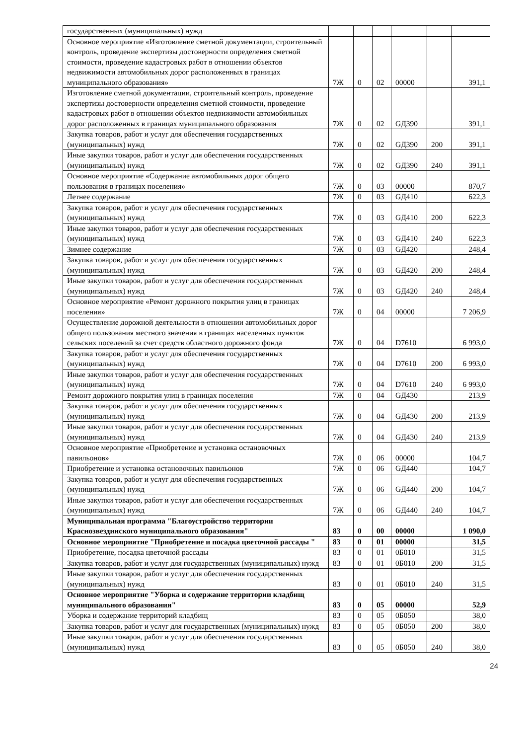| государственных (муниципальных) нужд | | | | | | |
| Основное мероприятие «Изготовление сметной документации, строительный контроль, проведение экспертизы достоверности определения сметной стоимости, проведение кадастровых работ в отношении объектов недвижимости автомобильных дорог расположенных в границах муниципального образования» | 7Ж | 0 | 02 | 00000 | | 391,1 |
| Изготовление сметной документации, строительный контроль, проведение экспертизы достоверности определения сметной стоимости, проведение кадастровых работ в отношении объектов недвижимости автомобильных дорог расположенных в границах муниципального образования | 7Ж | 0 | 02 | GД390 | | 391,1 |
| Закупка товаров, работ и услуг для обеспечения государственных (муниципальных) нужд | 7Ж | 0 | 02 | GД390 | 200 | 391,1 |
| Иные закупки товаров, работ и услуг для обеспечения государственных (муниципальных) нужд | 7Ж | 0 | 02 | GД390 | 240 | 391,1 |
| Основное мероприятие «Содержание автомобильных дорог общего пользования в границах поселения» | 7Ж | 0 | 03 | 00000 | | 870,7 |
| Летнее содержание | 7Ж | 0 | 03 | GД410 | | 622,3 |
| Закупка товаров, работ и услуг для обеспечения государственных (муниципальных) нужд | 7Ж | 0 | 03 | GД410 | 200 | 622,3 |
| Иные закупки товаров, работ и услуг для обеспечения государственных (муниципальных) нужд | 7Ж | 0 | 03 | GД410 | 240 | 622,3 |
| Зимнее содержание | 7Ж | 0 | 03 | GД420 | | 248,4 |
| Закупка товаров, работ и услуг для обеспечения государственных (муниципальных) нужд | 7Ж | 0 | 03 | GД420 | 200 | 248,4 |
| Иные закупки товаров, работ и услуг для обеспечения государственных (муниципальных) нужд | 7Ж | 0 | 03 | GД420 | 240 | 248,4 |
| Основное мероприятие «Ремонт дорожного покрытия улиц в границах поселения» | 7Ж | 0 | 04 | 00000 | | 7 206,9 |
| Осуществление дорожной деятельности в отношении автомобильных дорог общего пользования местного значения в границах населенных пунктов сельских поселений за счет средств областного дорожного фонда | 7Ж | 0 | 04 | D7610 | | 6 993,0 |
| Закупка товаров, работ и услуг для обеспечения государственных (муниципальных) нужд | 7Ж | 0 | 04 | D7610 | 200 | 6 993,0 |
| Иные закупки товаров, работ и услуг для обеспечения государственных (муниципальных) нужд | 7Ж | 0 | 04 | D7610 | 240 | 6 993,0 |
| Ремонт дорожного покрытия улиц в границах поселения | 7Ж | 0 | 04 | GД430 | | 213,9 |
| Закупка товаров, работ и услуг для обеспечения государственных (муниципальных) нужд | 7Ж | 0 | 04 | GД430 | 200 | 213,9 |
| Иные закупки товаров, работ и услуг для обеспечения государственных (муниципальных) нужд | 7Ж | 0 | 04 | GД430 | 240 | 213,9 |
| Основное мероприятие «Приобретение и установка остановочных павильонов» | 7Ж | 0 | 06 | 00000 | | 104,7 |
| Приобретение и установка остановочных павильонов | 7Ж | 0 | 06 | GД440 | | 104,7 |
| Закупка товаров, работ и услуг для обеспечения государственных (муниципальных) нужд | 7Ж | 0 | 06 | GД440 | 200 | 104,7 |
| Иные закупки товаров, работ и услуг для обеспечения государственных (муниципальных) нужд | 7Ж | 0 | 06 | GД440 | 240 | 104,7 |
| Муниципальная программа "Благоустройство территории Краснозвездинского муниципального образования" | 83 | 0 | 00 | 00000 | | 1 090,0 |
| Основное мероприятие "Приобретение и посадка цветочной рассады " | 83 | 0 | 01 | 00000 | | 31,5 |
| Приобретение, посадка цветочной рассады | 83 | 0 | 01 | 0Б010 | | 31,5 |
| Закупка товаров, работ и услуг для государственных (муниципальных) нужд | 83 | 0 | 01 | 0Б010 | 200 | 31,5 |
| Иные закупки товаров, работ и услуг для обеспечения государственных (муниципальных) нужд | 83 | 0 | 01 | 0Б010 | 240 | 31,5 |
| Основное мероприятие "Уборка и содержание территории кладбищ муниципального образования" | 83 | 0 | 05 | 00000 | | 52,9 |
| Уборка и содержание территорий кладбищ | 83 | 0 | 05 | 0Б050 | | 38,0 |
| Закупка товаров, работ и услуг для государственных (муниципальных) нужд | 83 | 0 | 05 | 0Б050 | 200 | 38,0 |
| Иные закупки товаров, работ и услуг для обеспечения государственных (муниципальных) нужд | 83 | 0 | 05 | 0Б050 | 240 | 38,0 |
24